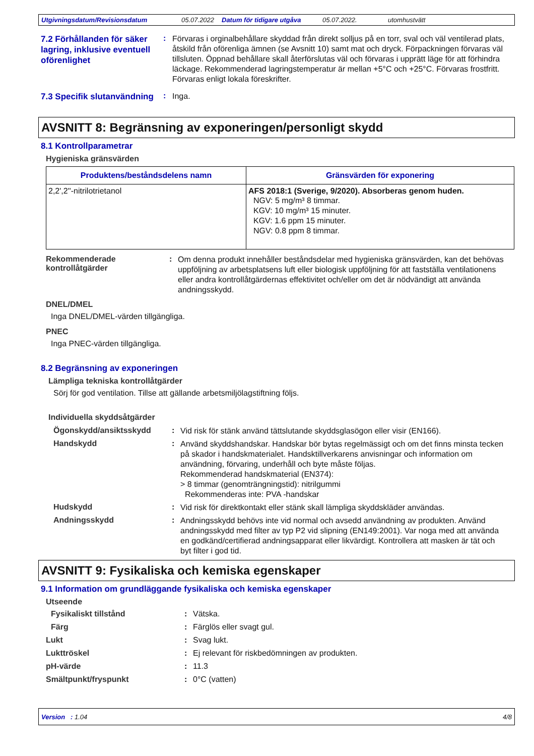Utgivningsdatum/Revisionsdatum 05.07.2022 Datum för tidigare utgåva 05.07.2022. utomhustvätt
7.2 Förhållanden för säker lagring, inklusive eventuell oförenlighet
:
Förvaras i orginalbehållare skyddad från direkt solljus på en torr, sval och väl ventilerad plats, åtskild från oförenliga ämnen (se Avsnitt 10) samt mat och dryck. Förpackningen förvaras väl tillsluten. Öppnad behållare skall återförslutas väl och förvaras i upprätt läge för att förhindra läckage. Rekommenderad lagringstemperatur är mellan +5°C och +25°C. Förvaras frostfritt. Förvaras enligt lokala föreskrifter.
7.3 Specifik slutanvändning
:
Inga.
AVSNITT 8: Begränsning av exponeringen/personligt skydd
8.1 Kontrollparametrar
Hygieniska gränsvärden
| Produktens/beståndsdelens namn | Gränsvärden för exponering |
| --- | --- |
| 2,2',2''-nitrilotrietanol | AFS 2018:1 (Sverige, 9/2020). Absorberas genom huden. NGV: 5 mg/m³ 8 timmar. KGV: 10 mg/m³ 15 minuter. KGV: 1.6 ppm 15 minuter. NGV: 0.8 ppm 8 timmar. |
Rekommenderade kontrollåtgärder
:
Om denna produkt innehåller beståndsdelar med hygieniska gränsvärden, kan det behövas uppföljning av arbetsplatsens luft eller biologisk uppföljning för att fastställa ventilationens eller andra kontrollåtgärdernas effektivitet och/eller om det är nödvändigt att använda andningsskydd.
DNEL/DMEL
Inga DNEL/DMEL-värden tillgängliga.
PNEC
Inga PNEC-värden tillgängliga.
8.2 Begränsning av exponeringen
Lämpliga tekniska kontrollåtgärder
Sörj för god ventilation. Tillse att gällande arbetsmiljölagstiftning följs.
Individuella skyddsåtgärder
Ögonskydd/ansiktsskydd :
Vid risk för stänk använd tättslutande skyddsglasögon eller visir (EN166).
Handskydd :
Använd skyddshandskar. Handskar bör bytas regelmässigt och om det finns minsta tecken på skador i handskmaterialet. Handsktillverkarens anvisningar och information om användning, förvaring, underhåll och byte måste följas.
Rekommenderad handskmaterial (EN374):
> 8 timmar (genomträngningstid): nitrilgummi
Rekommenderas inte: PVA -handskar
Hudskydd :
Vid risk för direktkontakt eller stänk skall lämpliga skyddskläder användas.
Andningsskydd :
Andningsskydd behövs inte vid normal och avsedd användning av produkten. Använd andningsskydd med filter av typ P2 vid slipning (EN149:2001). Var noga med att använda en godkänd/certifierad andningsapparat eller likvärdigt. Kontrollera att masken är tät och byt filter i god tid.
AVSNITT 9: Fysikaliska och kemiska egenskaper
9.1 Information om grundläggande fysikaliska och kemiska egenskaper
Utseende
Fysikaliskt tillstånd : Vätska.
Färg : Färglös eller svagt gul.
Lukt : Svag lukt.
Lukttröskel : Ej relevant för riskbedömningen av produkten.
pH-värde : 11.3
Smältpunkt/fryspunkt : 0°C (vatten)
Version : 1.04 4/8